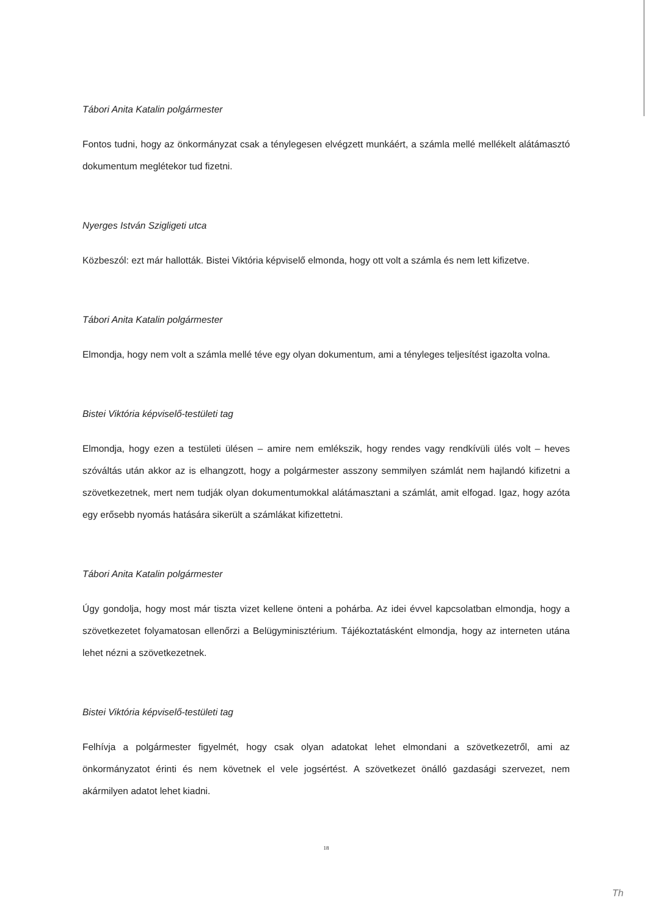Tábori Anita Katalin polgármester
Fontos tudni, hogy az önkormányzat csak a ténylegesen elvégzett munkáért, a számla mellé mellékelt alátámasztó dokumentum meglétekor tud fizetni.
Nyerges István Szigligeti utca
Közbeszól: ezt már hallották. Bistei Viktória képviselő elmonda, hogy ott volt a számla és nem lett kifizetve.
Tábori Anita Katalin polgármester
Elmondja, hogy nem volt a számla mellé téve egy olyan dokumentum, ami a tényleges teljesítést igazolta volna.
Bistei Viktória képviselő-testületi tag
Elmondja, hogy ezen a testületi ülésen – amire nem emlékszik, hogy rendes vagy rendkívüli ülés volt – heves szóváltás után akkor az is elhangzott, hogy a polgármester asszony semmilyen számlát nem hajlandó kifizetni a szövetkezetnek, mert nem tudják olyan dokumentumokkal alátámasztani a számlát, amit elfogad. Igaz, hogy azóta egy erősebb nyomás hatására sikerült a számlákat kifizettetni.
Tábori Anita Katalin polgármester
Úgy gondolja, hogy most már tiszta vizet kellene önteni a pohárba. Az idei évvel kapcsolatban elmondja, hogy a szövetkezetet folyamatosan ellenőrzi a Belügyminisztérium. Tájékoztatásként elmondja, hogy az interneten utána lehet nézni a szövetkezetnek.
Bistei Viktória képviselő-testületi tag
Felhívja a polgármester figyelmét, hogy csak olyan adatokat lehet elmondani a szövetkezetről, ami az önkormányzatot érinti és nem követnek el vele jogsértést. A szövetkezet önálló gazdasági szervezet, nem akármilyen adatot lehet kiadni.
18
Th